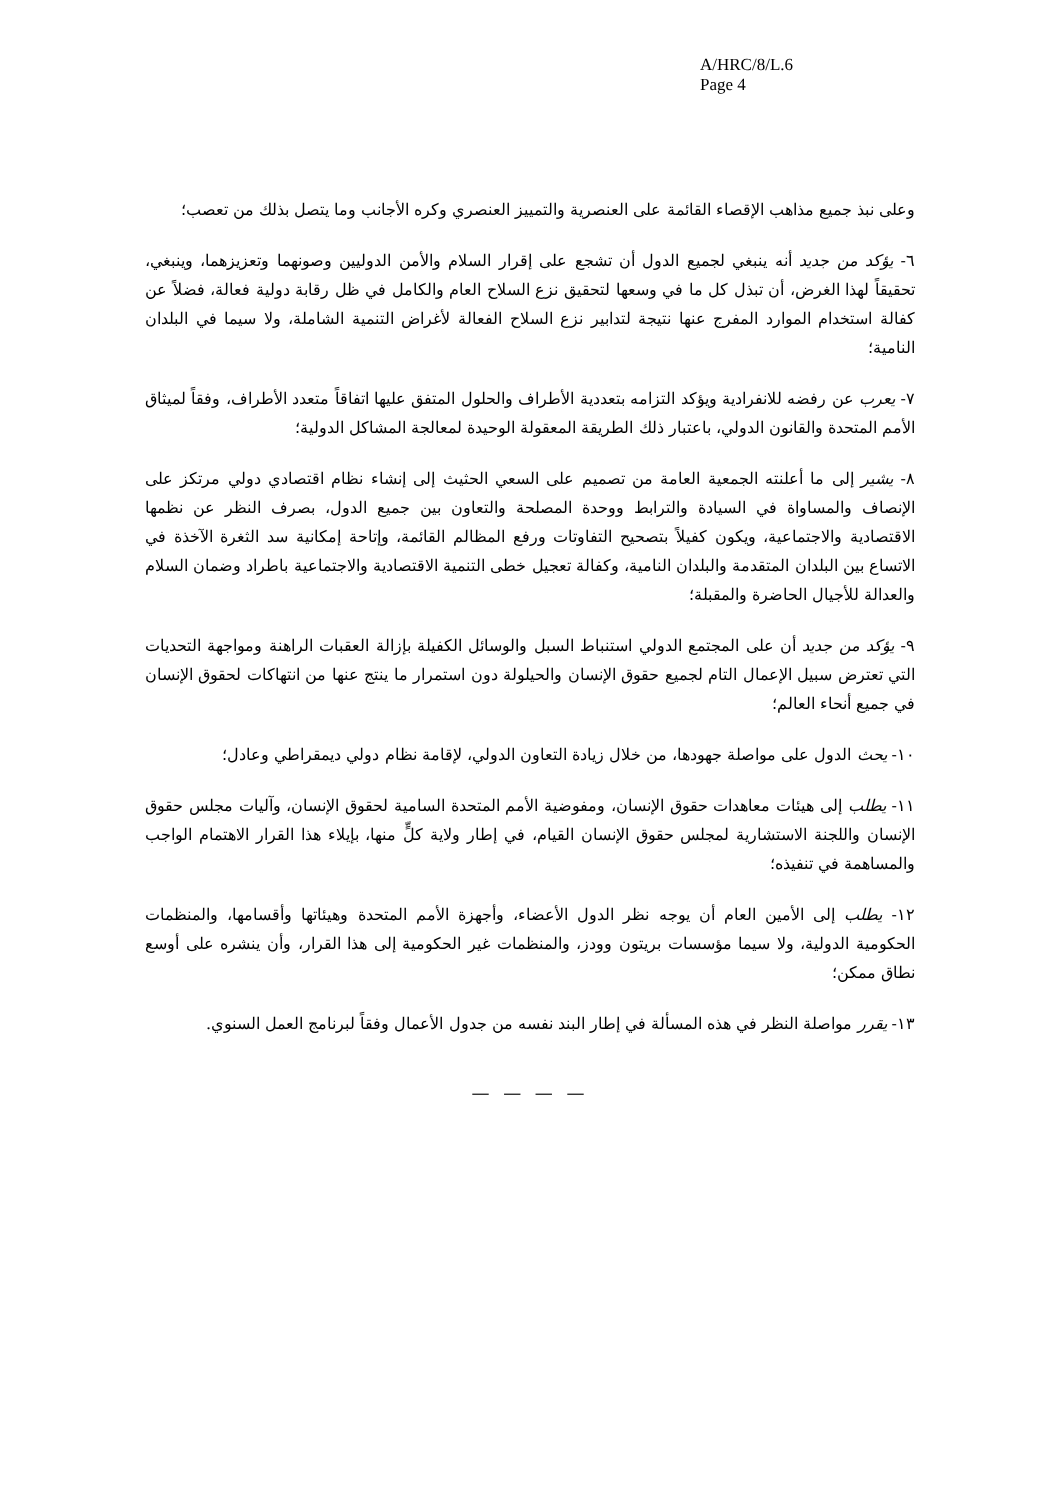A/HRC/8/L.6
Page 4
وعلى نبذ جميع مذاهب الإقصاء القائمة على العنصرية والتمييز العنصري وكره الأجانب وما يتصل بذلك من تعصب؛
٦- يؤكد من جديد أنه ينبغي لجميع الدول أن تشجع على إقرار السلام والأمن الدوليين وصونهما وتعزيزهما، وينبغي، تحقيقاً لهذا الغرض، أن تبذل كل ما في وسعها لتحقيق نزع السلاح العام والكامل في ظل رقابة دولية فعالة، فضلاً عن كفالة استخدام الموارد المفرج عنها نتيجة لتدابير نزع السلاح الفعالة لأغراض التنمية الشاملة، ولا سيما في البلدان النامية؛
٧- يعرب عن رفضه للانفرادية ويؤكد التزامه بتعددية الأطراف والحلول المتفق عليها اتفاقاً متعدد الأطراف، وفقاً لميثاق الأمم المتحدة والقانون الدولي، باعتبار ذلك الطريقة المعقولة الوحيدة لمعالجة المشاكل الدولية؛
٨- يشير إلى ما أعلنته الجمعية العامة من تصميم على السعي الحثيث إلى إنشاء نظام اقتصادي دولي مرتكز على الإنصاف والمساواة في السيادة والترابط ووحدة المصلحة والتعاون بين جميع الدول، بصرف النظر عن نظمها الاقتصادية والاجتماعية، ويكون كفيلاً بتصحيح التفاوتات ورفع المظالم القائمة، وإتاحة إمكانية سد الثغرة الآخذة في الاتساع بين البلدان المتقدمة والبلدان النامية، وكفالة تعجيل خطى التنمية الاقتصادية والاجتماعية باطراد وضمان السلام والعدالة للأجيال الحاضرة والمقبلة؛
٩- يؤكد من جديد أن على المجتمع الدولي استنباط السبل والوسائل الكفيلة بإزالة العقبات الراهنة ومواجهة التحديات التي تعترض سبيل الإعمال التام لجميع حقوق الإنسان والحيلولة دون استمرار ما ينتج عنها من انتهاكات لحقوق الإنسان في جميع أنحاء العالم؛
١٠- يحث الدول على مواصلة جهودها، من خلال زيادة التعاون الدولي، لإقامة نظام دولي ديمقراطي وعادل؛
١١- يطلب إلى هيئات معاهدات حقوق الإنسان، ومفوضية الأمم المتحدة السامية لحقوق الإنسان، وآليات مجلس حقوق الإنسان واللجنة الاستشارية لمجلس حقوق الإنسان القيام، في إطار ولاية كلٍّ منها، بإيلاء هذا القرار الاهتمام الواجب والمساهمة في تنفيذه؛
١٢- يطلب إلى الأمين العام أن يوجه نظر الدول الأعضاء، وأجهزة الأمم المتحدة وهيئاتها وأقسامها، والمنظمات الحكومية الدولية، ولا سيما مؤسسات بريتون وودز، والمنظمات غير الحكومية إلى هذا القرار، وأن ينشره على أوسع نطاق ممكن؛
١٣- يقرر مواصلة النظر في هذه المسألة في إطار البند نفسه من جدول الأعمال وفقاً لبرنامج العمل السنوي.
— — — —